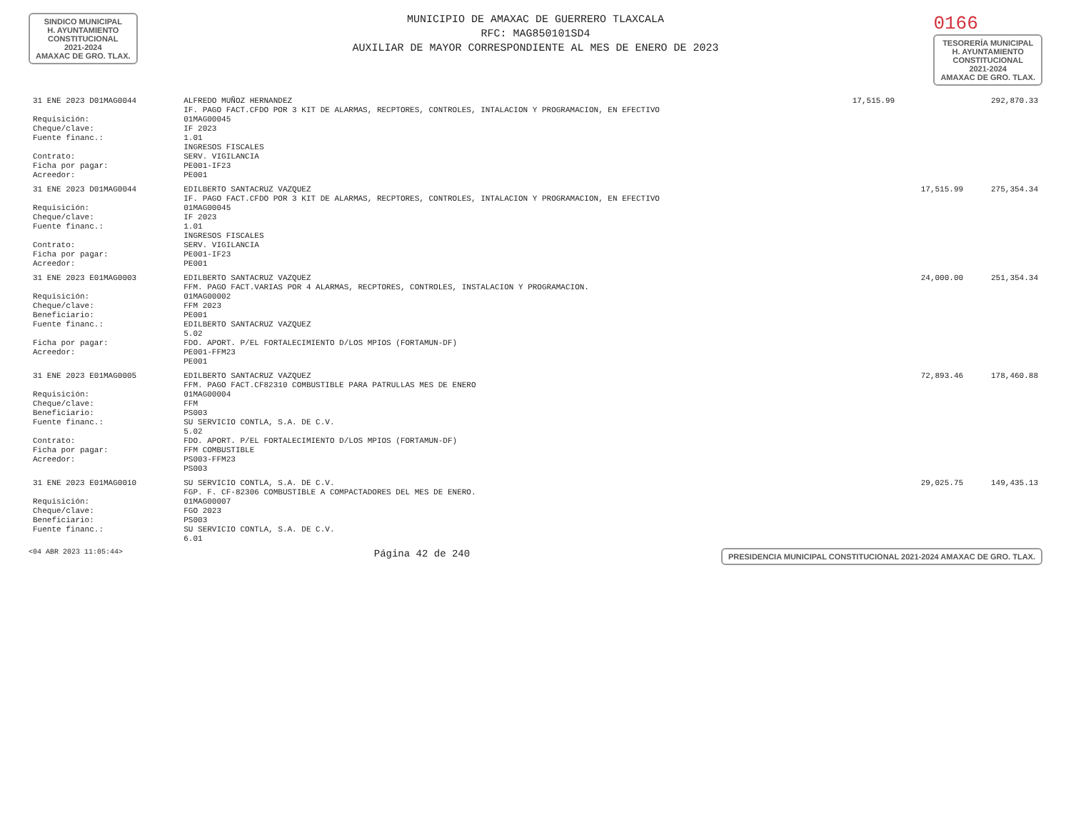SINDICO MUNICIPAL
H. AYUNTAMIENTO
CONSTITUCIONAL
2021-2024
AMAXAC DE GRO. TLAX.
MUNICIPIO DE AMAXAC DE GUERRERO TLAXCALA
RFC: MAG850101SD4
AUXILIAR DE MAYOR CORRESPONDIENTE AL MES DE ENERO DE 2023
0166
TESORERÍA MUNICIPAL
H. AYUNTAMIENTO
CONSTITUCIONAL
2021-2024
AMAXAC DE GRO. TLAX.
| 31 ENE 2023 D01MAG0044 | ALFREDO MUÑOZ HERNANDEZ IF. PAGO FACT.CFDO POR 3 KIT DE ALARMAS, RECPTORES, CONTROLES, INTALACION Y PROGRAMACION, EN EFECTIVO | 17,515.99 | | 292,870.33 |
| Requisición: Cheque/clave: Fuente financ.: Contrato: Ficha por pagar: Acreedor: | 01MAG00045 IF 2023 1.01 INGRESOS FISCALES SERV. VIGILANCIA PE001-IF23 PE001 | | | |
| 31 ENE 2023 D01MAG0044 | EDILBERTO SANTACRUZ VAZQUEZ IF. PAGO FACT.CFDO POR 3 KIT DE ALARMAS, RECPTORES, CONTROLES, INTALACION Y PROGRAMACION, EN EFECTIVO | | 17,515.99 | 275,354.34 |
| Requisición: Cheque/clave: Fuente financ.: Contrato: Ficha por pagar: Acreedor: | 01MAG00045 IF 2023 1.01 INGRESOS FISCALES SERV. VIGILANCIA PE001-IF23 PE001 | | | |
| 31 ENE 2023 E01MAG0003 | EDILBERTO SANTACRUZ VAZQUEZ FFM. PAGO FACT.VARIAS POR 4 ALARMAS, RECPTORES, CONTROLES, INSTALACION Y PROGRAMACION. | | 24,000.00 | 251,354.34 |
| Requisición: Cheque/clave: Beneficiario: Fuente financ.: Ficha por pagar: Acreedor: | 01MAG00002 FFM 2023 PE001 EDILBERTO SANTACRUZ VAZQUEZ 5.02 FDO. APORT. P/EL FORTALECIMIENTO D/LOS MPIOS (FORTAMUN-DF) PE001-FFM23 PE001 | | | |
| 31 ENE 2023 E01MAG0005 | EDILBERTO SANTACRUZ VAZQUEZ FFM. PAGO FACT.CF82310 COMBUSTIBLE PARA PATRULLAS MES DE ENERO | | 72,893.46 | 178,460.88 |
| Requisición: Cheque/clave: Beneficiario: Fuente financ.: Contrato: Ficha por pagar: Acreedor: | 01MAG00004 FFM PS003 SU SERVICIO CONTLA, S.A. DE C.V. 5.02 FDO. APORT. P/EL FORTALECIMIENTO D/LOS MPIOS (FORTAMUN-DF) FFM COMBUSTIBLE PS003-FFM23 PS003 | | | |
| 31 ENE 2023 E01MAG0010 | SU SERVICIO CONTLA, S.A. DE C.V. FGP. F. CF-82306 COMBUSTIBLE A COMPACTADORES DEL MES DE ENERO. | | 29,025.75 | 149,435.13 |
| Requisición: Cheque/clave: Beneficiario: Fuente financ.: | 01MAG00007 FGO 2023 PS003 SU SERVICIO CONTLA, S.A. DE C.V. 6.01 | | | |
<04 ABR 2023 11:05:44> Página 42 de 240 PRESIDENCIA MUNICIPAL CONSTITUCIONAL 2021-2024 AMAXAC DE GRO. TLAX.